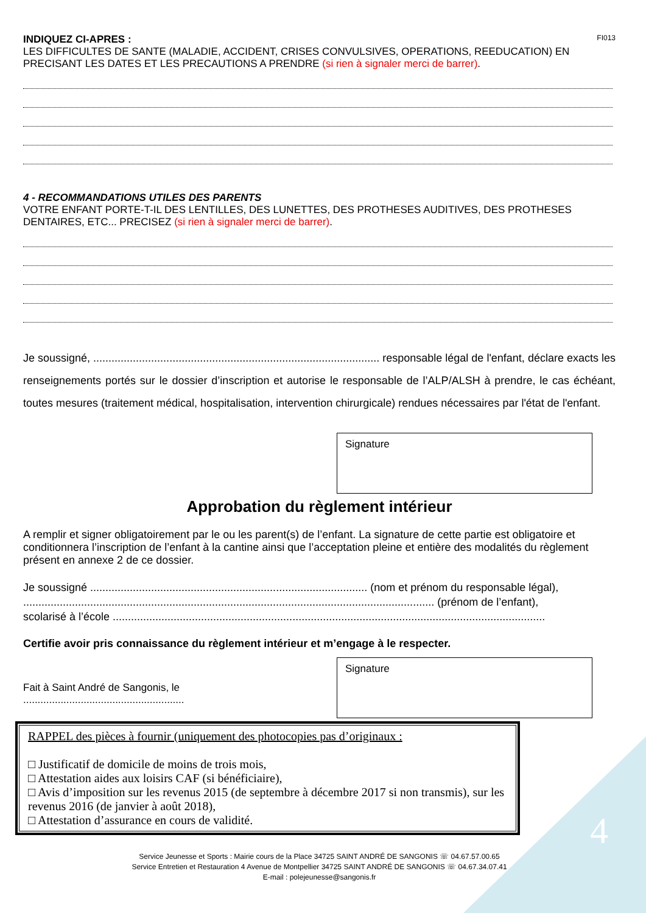4
INDIQUEZ CI-APRES : FI013
LES DIFFICULTES DE SANTE (MALADIE, ACCIDENT, CRISES CONVULSIVES, OPERATIONS, REEDUCATION) EN PRECISANT LES DATES ET LES PRECAUTIONS A PRENDRE (si rien à signaler merci de barrer).
4 - RECOMMANDATIONS UTILES DES PARENTS
VOTRE ENFANT PORTE-T-IL DES LENTILLES, DES LUNETTES, DES PROTHESES AUDITIVES, DES PROTHESES DENTAIRES, ETC... PRECISEZ (si rien à signaler merci de barrer).
Je soussigné, .............................................................................................. responsable légal de l'enfant, déclare exacts les renseignements portés sur le dossier d’inscription et autorise le responsable de l’ALP/ALSH à prendre, le cas échéant, toutes mesures (traitement médical, hospitalisation, intervention chirurgicale) rendues nécessaires par l'état de l'enfant.
Signature
Approbation du règlement intérieur
A remplir et signer obligatoirement par le ou les parent(s) de l’enfant. La signature de cette partie est obligatoire et conditionnera l’inscription de l’enfant à la cantine ainsi que l’acceptation pleine et entière des modalités du règlement présent en annexe 2 de ce dossier.
Je soussigné ........................................................................................... (nom et prénom du responsable légal),
....................................................................................................................................... (prénom de l’enfant),
scolarisé à l’école ..............................................................................................................................................
Certifie avoir pris connaissance du règlement intérieur et m’engage à le respecter.
Fait à Saint André de Sangonis, le ........................................................
Signature
RAPPEL des pièces à fournir (uniquement des photocopies pas d’originaux :
□ Justificatif de domicile de moins de trois mois,
□ Attestation aides aux loisirs CAF (si bénéficiaire),
□ Avis d’imposition sur les revenus 2015 (de septembre à décembre 2017 si non transmis), sur les revenus 2016 (de janvier à août 2018),
□ Attestation d’assurance en cours de validité.
Service Jeunesse et Sports : Mairie cours de la Place 34725 SAINT ANDRÉ DE SANGONIS ☏ 04.67.57.00.65
Service Entretien et Restauration 4 Avenue de Montpellier 34725 SAINT ANDRÉ DE SANGONIS ☏ 04.67.34.07.41
E-mail : polejeunesse@sangonis.fr